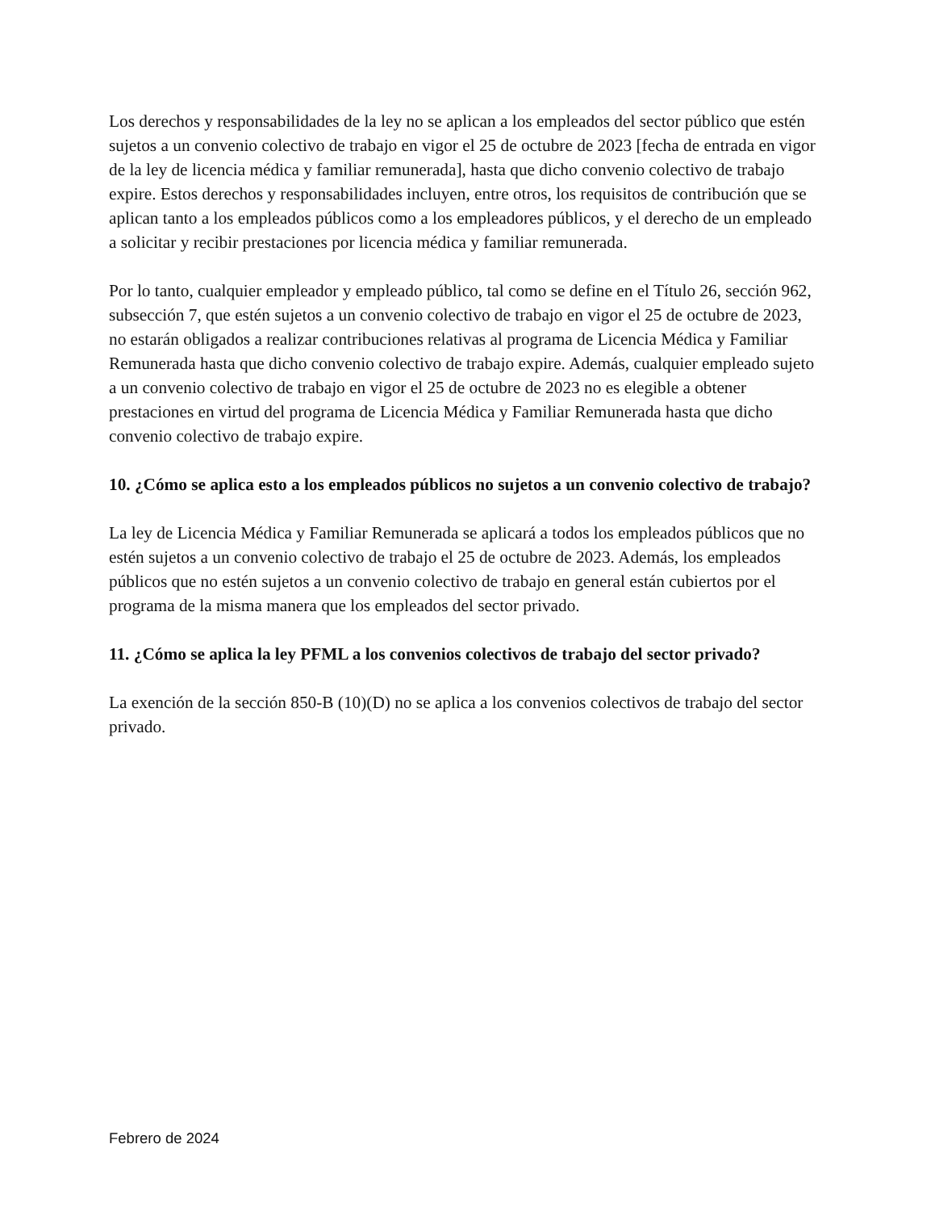Los derechos y responsabilidades de la ley no se aplican a los empleados del sector público que estén sujetos a un convenio colectivo de trabajo en vigor el 25 de octubre de 2023 [fecha de entrada en vigor de la ley de licencia médica y familiar remunerada], hasta que dicho convenio colectivo de trabajo expire. Estos derechos y responsabilidades incluyen, entre otros, los requisitos de contribución que se aplican tanto a los empleados públicos como a los empleadores públicos, y el derecho de un empleado a solicitar y recibir prestaciones por licencia médica y familiar remunerada.
Por lo tanto, cualquier empleador y empleado público, tal como se define en el Título 26, sección 962, subsección 7, que estén sujetos a un convenio colectivo de trabajo en vigor el 25 de octubre de 2023, no estarán obligados a realizar contribuciones relativas al programa de Licencia Médica y Familiar Remunerada hasta que dicho convenio colectivo de trabajo expire. Además, cualquier empleado sujeto a un convenio colectivo de trabajo en vigor el 25 de octubre de 2023 no es elegible a obtener prestaciones en virtud del programa de Licencia Médica y Familiar Remunerada hasta que dicho convenio colectivo de trabajo expire.
10. ¿Cómo se aplica esto a los empleados públicos no sujetos a un convenio colectivo de trabajo?
La ley de Licencia Médica y Familiar Remunerada se aplicará a todos los empleados públicos que no estén sujetos a un convenio colectivo de trabajo el 25 de octubre de 2023. Además, los empleados públicos que no estén sujetos a un convenio colectivo de trabajo en general están cubiertos por el programa de la misma manera que los empleados del sector privado.
11. ¿Cómo se aplica la ley PFML a los convenios colectivos de trabajo del sector privado?
La exención de la sección 850-B (10)(D) no se aplica a los convenios colectivos de trabajo del sector privado.
Febrero de 2024